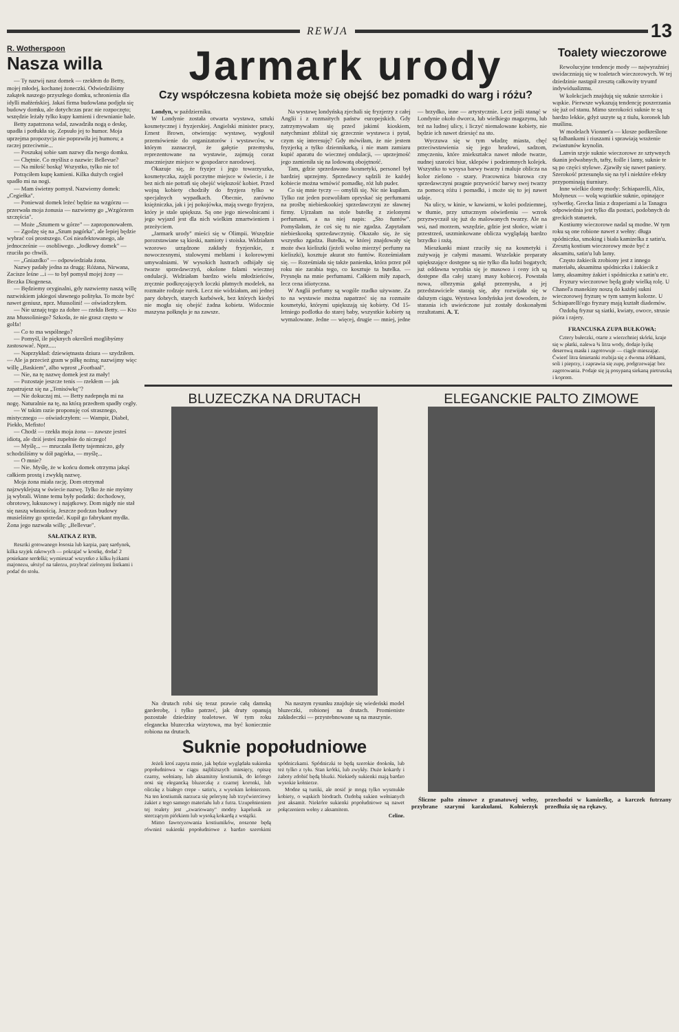REWJA
13
R. Wotherspoon
Nasza willa
— Ty nazwij nasz domek — rzekłem do Betty, mojej młodej, kochanej żoneczki. Odwiedziliśmy zakątek naszego przyszłego domku, schronienia dla idylli małżeńskiej. Jakaś firma budowlana podjęła się budowy domku, ale dotychczas prac nie rozpoczęto; wszędzie leżały tylko kupy kamieni i drewnianie bale.
Betty zapatrzona wdal, zawadziła nogą o deskę, upadła i potłukła się. Zepsuło jej to humor. Moja uprzejma propozycja nie poprawiła jej humoru; a raczej przeciwnie...
— Poszukaj sobie sam nazwy dla twego domku.
— Chętnie. Co myślisz o nazwie: Bellevue?
— Na miłość boską! Wszystko, tylko nie to!
Potrąciłem kupę kamieni. Kilka dużych cegieł spadło mi na nogi.
— Mam świetny pomysł. Nazwiemy domek: „Cegiełka".
— Ponieważ domek leżeć będzie na wzgórzu — przerwała moja żonusia — nazwiemy go „Wzgórzem szczęścia".
— Może „Szumem w górze" — zaproponowałem.
— Zgodzę się na „Szum pagórka", ale lepiej będzie wybrać coś prostszego. Coś nieafektowanego, ale jednocześnie — osobliwego. „Jodłowy domek" — rzuciła po chwili.
— „Gniazdko" — odpowiedziała żona.
Nazwy padały jedna za drugą: Różana, Nirwana, Zacisze leśne ...i — to był pomysł mojej żony — Beczka Diogenesa.
— Będziemy oryginalni, gdy nazwiemy naszą willę nazwiskiem jakiegoś sławnego polityka. To może być nawet geniusz, nprz. Mussolini! — oświadczyłem.
— Nie uznaję tego za dobre — rzekła Betty. — Kto zna Mussoliniego? Szkoda, że nie grasz często w golfa!
— Co to ma wspólnego?
— Pomyśl, ile pięknych określeń moglibyśmy zastosować. Nprz.....
— Naprzykład: dziewiętnasta dziura — szydziłem. — Ale ja przecież gram w piłkę nożną; nazwijmy więc willę „Baskiem", albo wprost „Footbaal".
— Nie, na tę nazwę domek jest za mały!
— Pozostaje jeszcze tenis — rzekłem — jak zapatrujesz się na „Tenisówkę"?
— Nie dokuczaj mi. — Betty nadepnęła mi na nogę. Naturalnie na tę, na którą przedtem spadły cegły.
— W takim razie proponuję coś strasznego, mistycznego — oświadczyłem: — Wampir, Diabeł, Piekło, Mefisto!
— Chodź — rzekła moja żona — zawsze jesteś idiotą, ale dziś jesteś zupełnie do niczego!
— Myślę... — mruczała Betty tajemniczo, gdy schodziliśmy w dół pagórka, — myślę...
— O mnie?
— Nie. Myślę, że w końcu domek otrzyma jakąś całkiem prostą i zwykłą nazwę.
Moja żona miała rację. Dom otrzymał najzwyklejszą w świecie nazwę. Tylko że nie myśmy ją wybrali. Winne temu były podatki: dochodowy, obrotowy, luksusowy i najątkowy. Dom nigdy nie stał się naszą własnością. Jeszcze podczas budowy musieliśmy go sprzedać. Kupił go fabrykant mydła. Żona jego nazwała willę: „Bellevue".
SAŁATKA Z RYB.
Resztki gotowanego łososia lub karpia, parę sardynek, kilka szyjek rakowych — pokrajać w kostkę, dodać 2 posiekane serdelki; wymieszać wszystko z kilku łyżkami majonezu, ułożyć na talerzu, przybrać zielonymi listkami i podać do stołu.
Jarmark urody
Czy współczesna kobieta może się obejść bez pomadki do warg i różu?
Londyn, w październiku.
W Londynie została otwarta wystawa, sztuki kosmetycznej i fryzjerskiej. Angielski minister pracy, Ernest Brown, otwierając wystawę, wygłosił przemówienie do organizatorów i wystawców, w którym zaznaczył, że gałęzie przemysłu, reprezentowane na wystawie, zajmują coraz znaczniejsze miejsce w gospodarce narodowej.
Okazuje się, że fryzjer i jego towarzyszka, kosmetyczka, zajęli poczytne miejsce w świecie, i że bez nich nie potrafi się obejść większość kobiet. Przed wojną kobiety chodziły do fryzjera tylko w specjalnych wypadkach. Obecnie, zarówno księżniczka, jak i jej pokojówka, mają swego fryzjera, który je stale upiększa. Są one jego niewolnicami i jego wyjazd jest dla nich wielkim zmartwieniem i przeżyciem.
„Jarmark urody" mieści się w Olimpii. Wszędzie porozstawiane są kioski, namioty i stoiska. Widziałam wzorowo urządzone zakłady fryzjerskie, z nowoczesnymi, stalowymi meblami i kolorowymi umywalniami. W wysokich lustrach odbijały się twarze sprzedawczyń, okolone falami wiecznej ondulacji. Widziałam bardzo wielu młodzieńców, zręcznie podkręcających loczki płatnych modelek, na rozmaite rodzaje rurek. Lecz nie widziałam, ani jednej pary dobrych, starych karbówek, bez których kiedyś nie mogła się obejść żadna kobieta. Widocznie maszyna połknęła je na zawsze.
Na wystawę londyńską zjechali się fryzjerzy z całej Anglii i z rozmaitych państw europejskich. Gdy zatrzymywałam się przed jakimś kioskiem, natychmiast zbliżał się grzecznie wystawca i pytał, czym się interesuję? Gdy mówiłam, że nie jestem fryzjerką a tylko dziennikarką, i nie mam zamiaru kupić aparatu do wiecznej ondulacji, — uprzejmość jego zamieniła się na lodowatą obojętność.
Tam, gdzie sprzedawano kosmetyki, personel był bardziej uprzejmy. Sprzedawcy sądzili że każdej kobiecie można wmówić pomadkę, róż lub puder.
Co się mnie tyczy — omylili się. Nic nie kupiłam. Tylko raz jeden pozwoliłam opryskać się perfumami na prośbę niebieskookiej sprzedawczyni ze sławnej firmy. Ujrzałam na stole butelkę z zielonymi perfumami, a na niej napis: „Sto funtów". Pomyślałam, że coś się tu nie zgadza. Zapytałam niebieskooką sprzedawczynię. Okazało się, że się wszystko zgadza. Butelka, w której znajdowały się może dwa kieliszki (jeżeli wolno mierzyć perfumy na kieliszki), kosztuje akurat sto funtów. Roześmiałam się. — Roześmiała się także panienka, która przez pół roku nie zarabia tego, co kosztuje ta butelka. — Prysnęła na mnie perfumami. Całkiem miły zapach, lecz cena idiotyczna.
W Anglii perfumy są wogóle rzadko używane. Za to na wystawie można napatrzeć się na rozmaite kosmetyki, którymi upiększają się kobiety. Od 15-letniego podlotka do starej baby, wszystkie kobiety są wymalowane. Jedne — więcej, drugie — mniej, jedne — brzydko, inne — artystycznie. Lecz jeśli stanąć w Londynie około dworca, lub wielkiego magazynu, lub też na ludnej ulicy, i liczyć niemalowane kobiety, nie będzie ich nawet dziesięć na sto.
Wyczuwa się w tym władzę miasta, chęć przeciwstawienia się jego brudowi, sadzom, zmęczeniu, które zniekształca nawet młode twarze, nudnej szarości biur, sklepów i podziemnych kolejek. Wszystko to wysysa barwy twarzy i maluje oblicza na kolor zielono - szary. Pracownica biurowa czy sprzedawczyni pragnie przywrócić barwy swej twarzy za pomocą różu i pomadki, i może się to jej nawet udaje.
Na ulicy, w kinie, w kawiarni, w kolei podziemnej, w tłumie, przy sztucznym oświetleniu — wzrok przyzwyczaił się już do malowanych twarzy. Ale na wsi, nad morzem, wszędzie, gdzie jest słońce, wiatr i przestrzeń, uszminkowane oblicza wyglądają bardzo brzydko i rażą.
Mieszkanki miast rzuciły się na kosmetyki i zużywają je całymi masami. Wszelakie preparaty upiększające dostępne są nie tylko dla ludzi bogatych; już oddawna wyrabia się je masowo i ceny ich są dostępne dla całej szarej masy kobiecej. Powstała nowa, olbrzymia gałąź przemysłu, a jej przedstawiciele starają się, aby rozwijała się w dalszym ciągu. Wystawa londyńska jest dowodem, że starania ich uwieńczone już zostały doskonałymi rezultatami. A. T.
Toalety wieczorowe
Rewolucyjne tendencje mody — najwyraźniej uwidaczniają się w toaletach wieczorowych. W tej dziedzinie nastąpił zresztą całkowity tryumf indywidualizmu.
W kolekcjach znajdują się suknie szerokie i wąskie. Pierwsze wykazują tendencję poszerzania się już od stanu. Mimo szerokości suknie te są bardzo lekkie, gdyż uszyte są z tiulu, koronek lub muślinu.
W modelach Vionnet'a — klosze podkreślone są falbankami i riuszami i sprawiają wrażenie zwiastunów krynolin.
Lanvin szyje suknie wieczorowe ze sztywnych tkanin jedwabnych, tafty, foille i lamy, suknie te są po części stylowe. Zjawiły się nawet paniery. Szerokość przesunęła się na tył i niektóre efekty przypominają tiurniury.
Inne wielkie domy mody: Schiaparelli, Alix, Molyneux — wolą wąziutkie suknie, opinające sylwetkę. Grecka linia z draperiami a la Tanagra odpowiednia jest tylko dla postaci, podobnych do greckich statuetek.
Kostiumy wieczorowe nadal są modne. W tym roku są one robione nawet z wełny: długa spódniczka, smoking i biała kamizelka z satin'u. Zresztą kostium wieczorowy może być z aksamitu, satin'u lub lamy.
Często żakiecik zrobiony jest z innego materiału, aksamitna spódniczka i żakiecik z lamy, aksamitny żakiet i spódniczka z satin'u etc.
Fryzury wieczorowe będą grały wielką rolę. U Chanel'a manekiny noszą do każdej sukni wieczorowej fryzurę w tym samym kolorze. U Schiaparelli'ego fryzury mają kształt diademów.
Ozdobą fryzur są siatki, kwiaty, owoce, strusie pióra i rajery.
FRANCUSKA ZUPA BUŁKOWA:
Cztery bułeczki, otarte z wierzchniej skórki, kraje się w płatki, nalewa ¾ litra wody, dodaje łyżkę deserową masła i zagotowuje — ciągle mieszając. Ćwierć litra śmietanki rozbija się z dwoma żółtkami, soli i pieprzy, i zaprawia się zupę, podgrzewając bez zagotowania. Podaje się ją posypaną siekaną pietruszką i koprem.
BLUZECZKA NA DRUTACH
Na drutach robi się teraz prawie całą damską garderobę, i tylko patrzeć, jak druty opanują pozostałe dziedziny toaletowe. W tym roku elegancka bluzeczka wizytowa, ma być koniecznie robiona na drutach.
Na naszym rysunku znajduje się wiedeński model bluzeczki, robionej na drutach. Promieniste zakładeczki — przystebnowane są na maszynie.
Suknie popołudniowe
Jeżeli ktoś zapyta mnie, jak będzie wyglądała sukienka popołudniowa w ciągu najbliższych miesięcy, opiszę czarny, wełniany, lub aksamitny kostiumik, do którego nosi się elegancką bluzeczkę z czarnej koronki, lub oliczkę z białego crepe - satin'u, z wysokim kołnierzem. Na ten kostiumik narzuca się pelerynę lub trzyćwierciowy żakiet z tego samego materiału lub z futra. Uzupełnieniem tej toalety jest „zwariowany" modny kapelusik ze sterczącym piórkiem lub wysoką kokardą z wstążki.
Mimo faworyzowania kostiumików, noszone będą również sukienki popołudniowe z bardzo szerokimi spódniczkami. Spódniczki te będą szerokie dookoła, lub też tylko z tyłu. Stan krótki, lub zwykły. Duże kokardy i żaboty zdobić będą bluzki. Niekiedy sukienki mają bardzo wysokie kołnierze.
Modne są tuniki, ale nosić je mogą tylko wysmukłe kobiety, o wąskich biodrach. Ozdobą sukien wełnianych jest aksamit. Niektóre sukienki popołudniowe są nawet połączeniem wełny z aksamitem.
Celine.
ELEGANCKIE PALTO ZIMOWE
Śliczne palto zimowe z granatowej wełny, przybrane szarymi karakułami. Kołnierzyk przechodzi w kamizelkę, a karczek futrzany przedłuża się na rękawy.